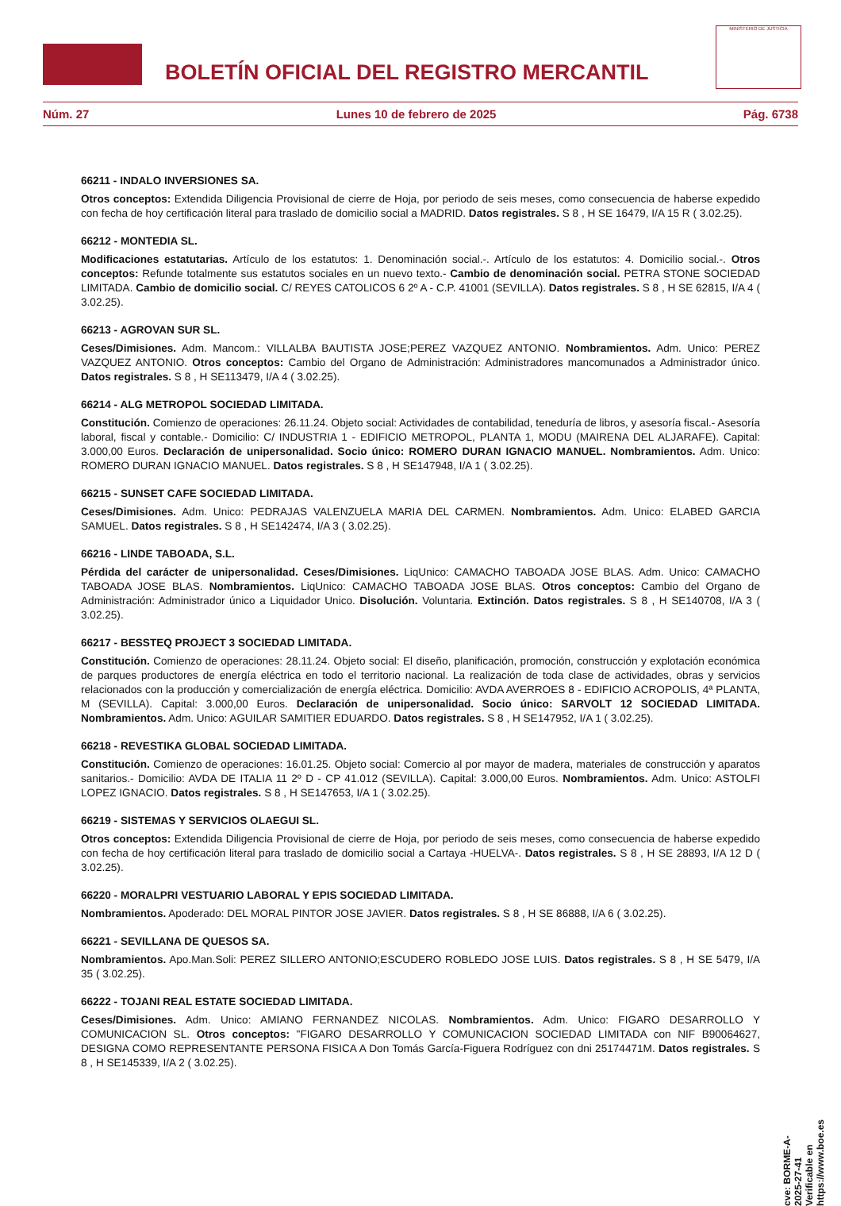BOLETÍN OFICIAL DEL REGISTRO MERCANTIL
MINISTERIO DE JUSTICIA
Núm. 27 Lunes 10 de febrero de 2025 Pág. 6738
66211 - INDALO INVERSIONES SA.
Otros conceptos: Extendida Diligencia Provisional de cierre de Hoja, por periodo de seis meses, como consecuencia de haberse expedido con fecha de hoy certificación literal para traslado de domicilio social a MADRID. Datos registrales. S 8 , H SE 16479, I/A 15 R ( 3.02.25).
66212 - MONTEDIA SL.
Modificaciones estatutarias. Artículo de los estatutos: 1. Denominación social.-. Artículo de los estatutos: 4. Domicilio social.-. Otros conceptos: Refunde totalmente sus estatutos sociales en un nuevo texto.- Cambio de denominación social. PETRA STONE SOCIEDAD LIMITADA. Cambio de domicilio social. C/ REYES CATOLICOS 6 2º A - C.P. 41001 (SEVILLA). Datos registrales. S 8 , H SE 62815, I/A 4 ( 3.02.25).
66213 - AGROVAN SUR SL.
Ceses/Dimisiones. Adm. Mancom.: VILLALBA BAUTISTA JOSE;PEREZ VAZQUEZ ANTONIO. Nombramientos. Adm. Unico: PEREZ VAZQUEZ ANTONIO. Otros conceptos: Cambio del Organo de Administración: Administradores mancomunados a Administrador único. Datos registrales. S 8 , H SE113479, I/A 4 ( 3.02.25).
66214 - ALG METROPOL SOCIEDAD LIMITADA.
Constitución. Comienzo de operaciones: 26.11.24. Objeto social: Actividades de contabilidad, teneduría de libros, y asesoría fiscal.- Asesoría laboral, fiscal y contable.- Domicilio: C/ INDUSTRIA 1 - EDIFICIO METROPOL, PLANTA 1, MODU (MAIRENA DEL ALJARAFE). Capital: 3.000,00 Euros. Declaración de unipersonalidad. Socio único: ROMERO DURAN IGNACIO MANUEL. Nombramientos. Adm. Unico: ROMERO DURAN IGNACIO MANUEL. Datos registrales. S 8 , H SE147948, I/A 1 ( 3.02.25).
66215 - SUNSET CAFE SOCIEDAD LIMITADA.
Ceses/Dimisiones. Adm. Unico: PEDRAJAS VALENZUELA MARIA DEL CARMEN. Nombramientos. Adm. Unico: ELABED GARCIA SAMUEL. Datos registrales. S 8 , H SE142474, I/A 3 ( 3.02.25).
66216 - LINDE TABOADA, S.L.
Pérdida del carácter de unipersonalidad. Ceses/Dimisiones. LiqUnico: CAMACHO TABOADA JOSE BLAS. Adm. Unico: CAMACHO TABOADA JOSE BLAS. Nombramientos. LiqUnico: CAMACHO TABOADA JOSE BLAS. Otros conceptos: Cambio del Organo de Administración: Administrador único a Liquidador Unico. Disolución. Voluntaria. Extinción. Datos registrales. S 8 , H SE140708, I/A 3 ( 3.02.25).
66217 - BESSTEQ PROJECT 3 SOCIEDAD LIMITADA.
Constitución. Comienzo de operaciones: 28.11.24. Objeto social: El diseño, planificación, promoción, construcción y explotación económica de parques productores de energía eléctrica en todo el territorio nacional. La realización de toda clase de actividades, obras y servicios relacionados con la producción y comercialización de energía eléctrica. Domicilio: AVDA AVERROES 8 - EDIFICIO ACROPOLIS, 4ª PLANTA, M (SEVILLA). Capital: 3.000,00 Euros. Declaración de unipersonalidad. Socio único: SARVOLT 12 SOCIEDAD LIMITADA. Nombramientos. Adm. Unico: AGUILAR SAMITIER EDUARDO. Datos registrales. S 8 , H SE147952, I/A 1 ( 3.02.25).
66218 - REVESTIKA GLOBAL SOCIEDAD LIMITADA.
Constitución. Comienzo de operaciones: 16.01.25. Objeto social: Comercio al por mayor de madera, materiales de construcción y aparatos sanitarios.- Domicilio: AVDA DE ITALIA 11 2º D - CP 41.012 (SEVILLA). Capital: 3.000,00 Euros. Nombramientos. Adm. Unico: ASTOLFI LOPEZ IGNACIO. Datos registrales. S 8 , H SE147653, I/A 1 ( 3.02.25).
66219 - SISTEMAS Y SERVICIOS OLAEGUI SL.
Otros conceptos: Extendida Diligencia Provisional de cierre de Hoja, por periodo de seis meses, como consecuencia de haberse expedido con fecha de hoy certificación literal para traslado de domicilio social a Cartaya -HUELVA-. Datos registrales. S 8 , H SE 28893, I/A 12 D ( 3.02.25).
66220 - MORALPRI VESTUARIO LABORAL Y EPIS SOCIEDAD LIMITADA.
Nombramientos. Apoderado: DEL MORAL PINTOR JOSE JAVIER. Datos registrales. S 8 , H SE 86888, I/A 6 ( 3.02.25).
66221 - SEVILLANA DE QUESOS SA.
Nombramientos. Apo.Man.Soli: PEREZ SILLERO ANTONIO;ESCUDERO ROBLEDO JOSE LUIS. Datos registrales. S 8 , H SE 5479, I/A 35 ( 3.02.25).
66222 - TOJANI REAL ESTATE SOCIEDAD LIMITADA.
Ceses/Dimisiones. Adm. Unico: AMIANO FERNANDEZ NICOLAS. Nombramientos. Adm. Unico: FIGARO DESARROLLO Y COMUNICACION SL. Otros conceptos: "FIGARO DESARROLLO Y COMUNICACION SOCIEDAD LIMITADA con NIF B90064627, DESIGNA COMO REPRESENTANTE PERSONA FISICA A Don Tomás García-Figuera Rodríguez con dni 25174471M. Datos registrales. S 8 , H SE145339, I/A 2 ( 3.02.25).
cve: BORME-A-2025-27-41
Verificable en https://www.boe.es